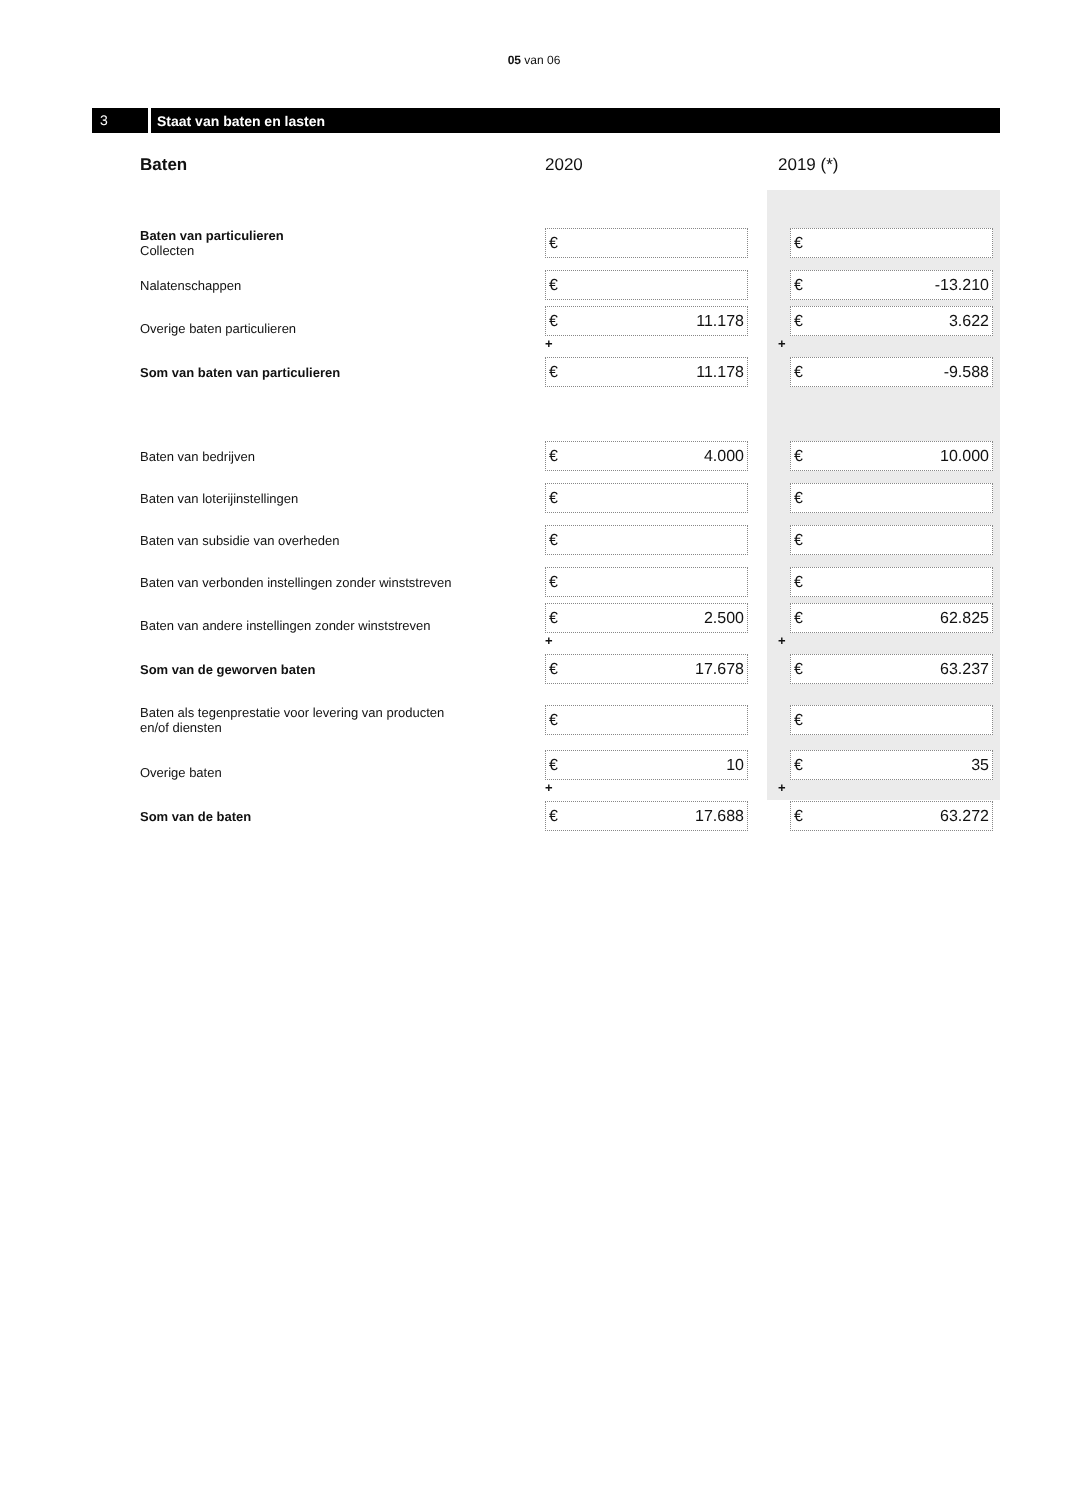05 van 06
3 Staat van baten en lasten
| Baten | 2020 | 2019 (*) |
| --- | --- | --- |
| Baten van particulieren Collecten | € | € |
| Nalatenschappen | € | € -13.210 |
| Overige baten particulieren | € 11.178 + | € 3.622 + |
| Som van baten van particulieren | € 11.178 | € -9.588 |
| Baten van bedrijven | € 4.000 | € 10.000 |
| Baten van loterijinstellingen | € | € |
| Baten van subsidie van overheden | € | € |
| Baten van verbonden instellingen zonder winststreven | € | € |
| Baten van andere instellingen zonder winststreven | € 2.500 + | € 62.825 + |
| Som van de geworven baten | € 17.678 | € 63.237 |
| Baten als tegenprestatie voor levering van producten en/of diensten | € | € |
| Overige baten | € 10 + | € 35 + |
| Som van de baten | € 17.688 | € 63.272 |